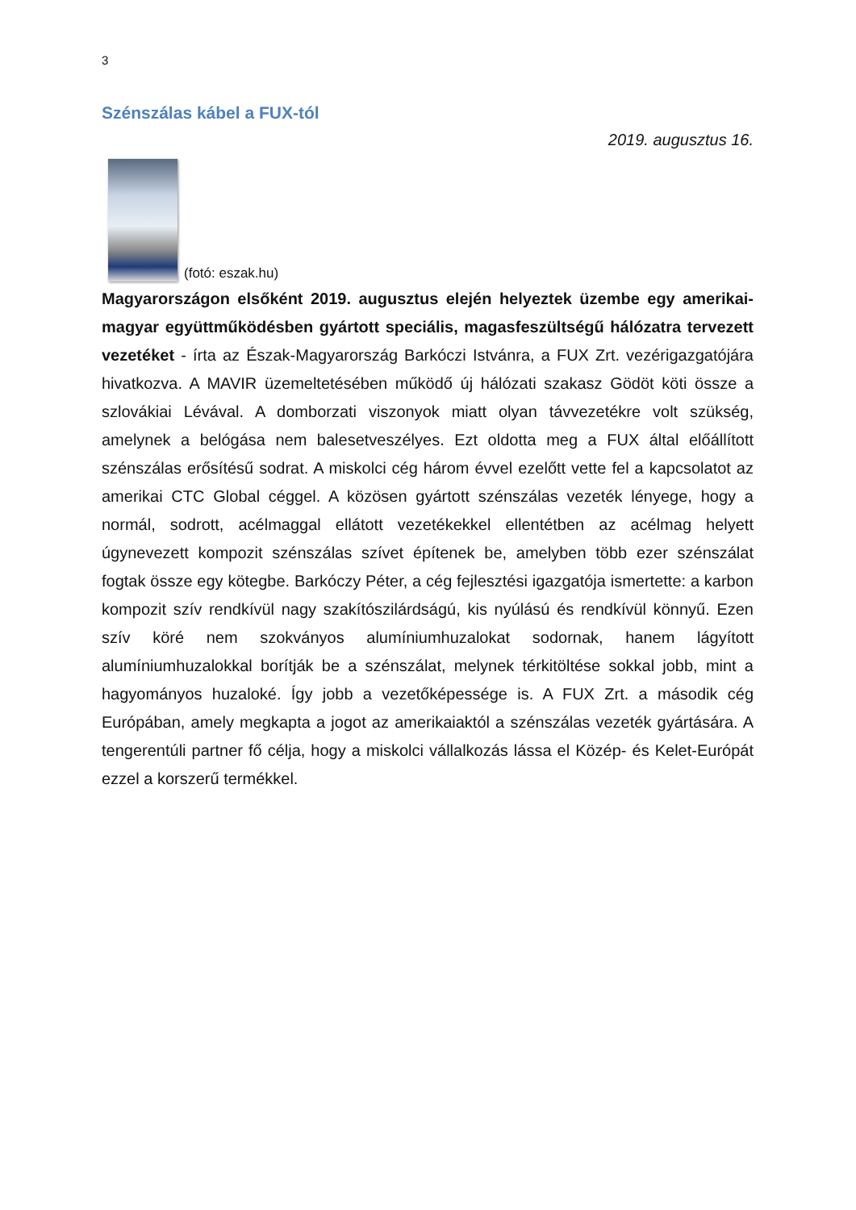3
Szénszálas kábel a FUX-tól
2019. augusztus 16.
(fotó: eszak.hu)
Magyarországon elsőként 2019. augusztus elején helyeztek üzembe egy amerikai-magyar együttműködésben gyártott speciális, magasfeszültségű hálózatra tervezett vezetéket - írta az Észak-Magyarország Barkóczi Istvánra, a FUX Zrt. vezérigazgatójára hivatkozva. A MAVIR üzemeltetésében működő új hálózati szakasz Gödöt köti össze a szlovákiai Lévával. A domborzati viszonyok miatt olyan távvezetékre volt szükség, amelynek a belógása nem balesetveszélyes. Ezt oldotta meg a FUX által előállított szénszálas erősítésű sodrat. A miskolci cég három évvel ezelőtt vette fel a kapcsolatot az amerikai CTC Global céggel. A közösen gyártott szénszálas vezeték lényege, hogy a normál, sodrott, acélmaggal ellátott vezetékekkel ellentétben az acélmag helyett úgynevezett kompozit szénszálas szívet építenek be, amelyben több ezer szénszálat fogtak össze egy kötegbe. Barkóczy Péter, a cég fejlesztési igazgatója ismertette: a karbon kompozit szív rendkívül nagy szakítószilárdságú, kis nyúlású és rendkívül könnyű. Ezen szív köré nem szokványos alumíniumhuzalokat sodornak, hanem lágyított alumíniumhuzalokkal borítják be a szénszálat, melynek térkitöltése sokkal jobb, mint a hagyományos huzaloké. Így jobb a vezetőképessége is. A FUX Zrt. a második cég Európában, amely megkapta a jogot az amerikaiaktól a szénszálas vezeték gyártására. A tengerentúli partner fő célja, hogy a miskolci vállalkozás lássa el Közép- és Kelet-Európát ezzel a korszerű termékkel.